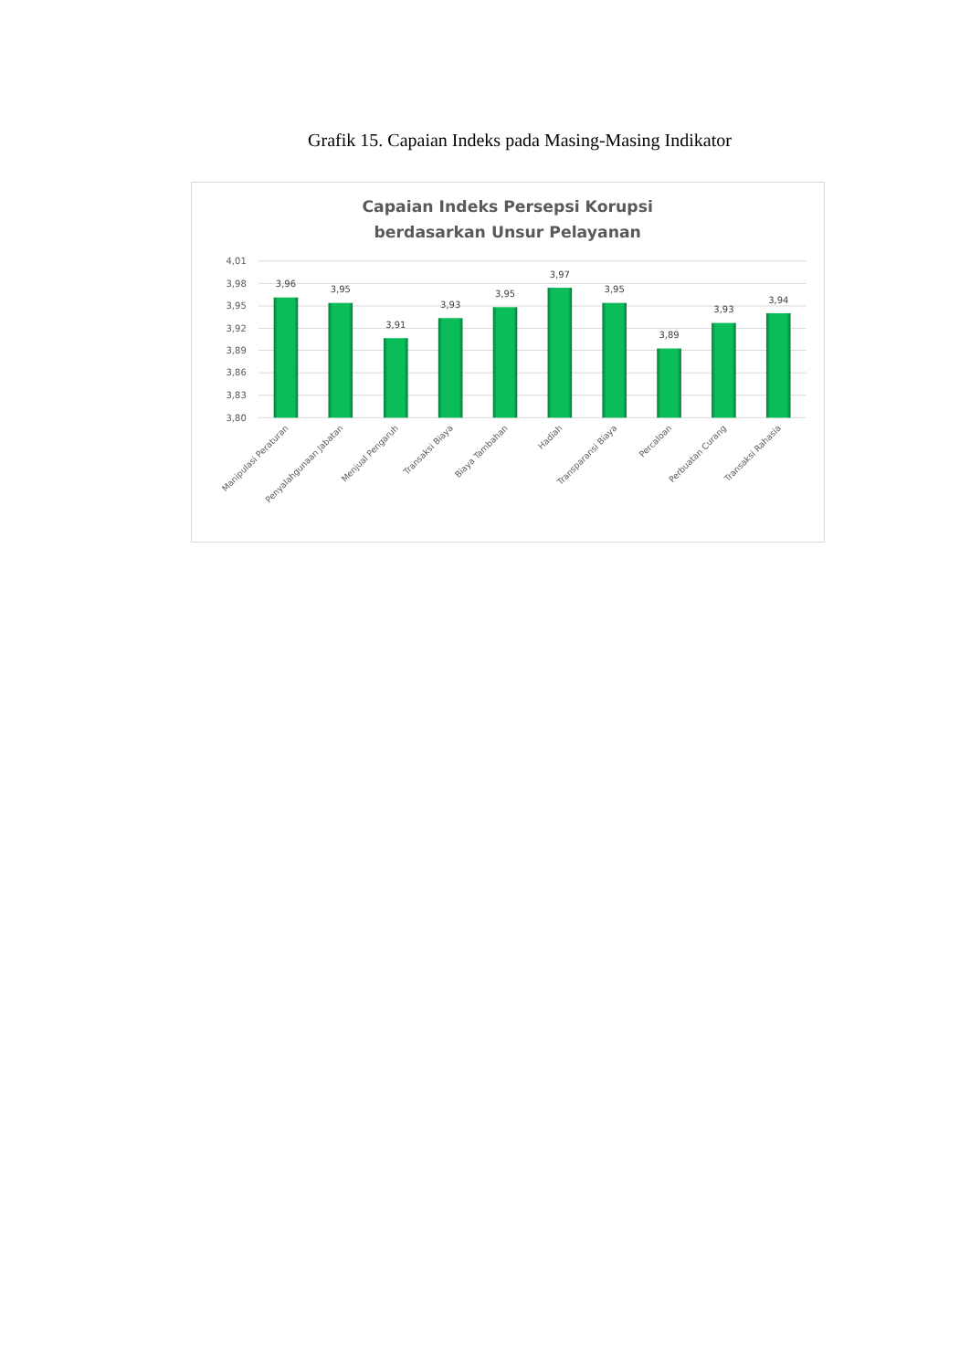Grafik 15. Capaian Indeks pada Masing-Masing Indikator
Capaian Indeks Persepsi Korupsi
berdasarkan Unsur Pelayanan
4,01
3,98
3,95
3,92
3,89
3,86
3,83
3,80
3,96
3,95
3,91
3,93
3,95
3,97
3,95
3,89
3,93
3,94
Manipulasi Peraturan
Penyalahgunaan Jabatan
Menjual Pengaruh
Transaksi Biaya
Biaya Tambahan
Hadiah
Transparansi Biaya
Percaloan
Perbuatan Curang
Transaksi Rahasia